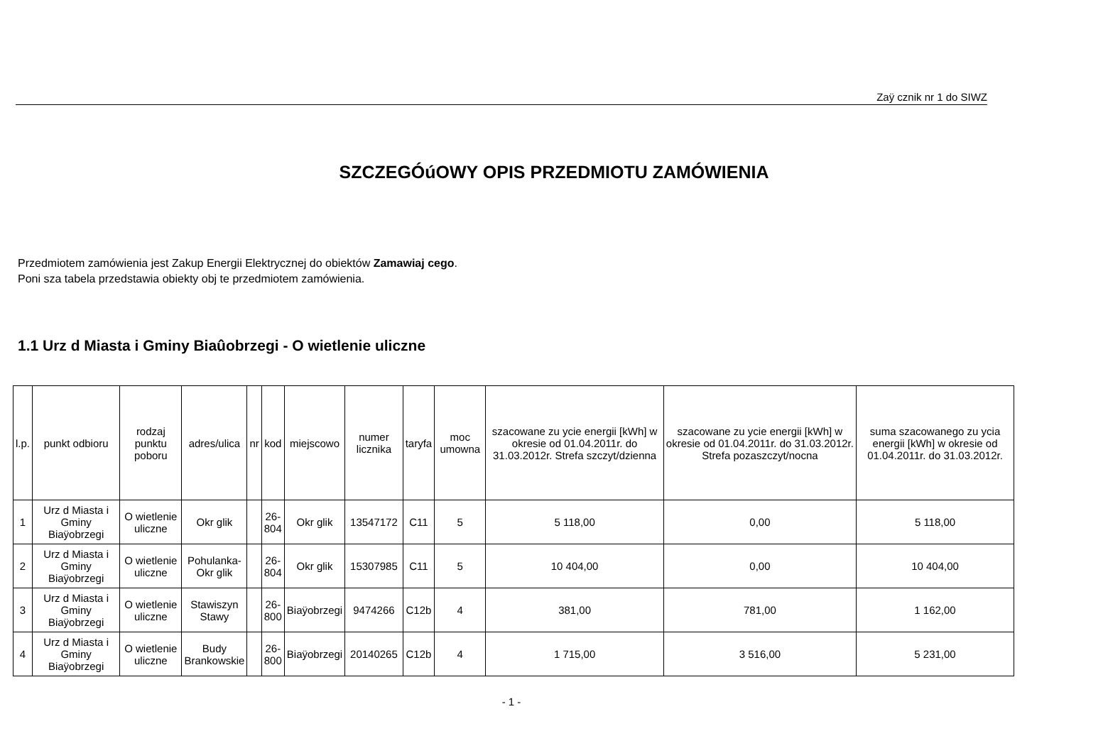Zaÿ cznik nr 1 do SIWZ
SZCZEGÓúOWY OPIS PRZEDMIOTU ZAMÓWIENIA
Przedmiotem zamówienia jest Zakup Energii Elektrycznej do obiektów Zamawiaj cego.
Poni sza tabela przedstawia obiekty obj te przedmiotem zamówienia.
1.1 Urz d Miasta i Gminy Biaûobrzegi - O wietlenie uliczne
| l.p. | punkt odbioru | rodzaj punktu poboru | adres/ulica | nr | kod | miejscowo | numer licznika | taryfa | moc umowna | szacowane zu ycie energii [kWh] w okresie od 01.04.2011r. do 31.03.2012r. Strefa szczyt/dzienna | szacowane zu ycie energii [kWh] w okresie od 01.04.2011r. do 31.03.2012r. Strefa pozaszczyt/nocna | suma szacowanego zu ycia energii [kWh] w okresie od 01.04.2011r. do 31.03.2012r. |
| --- | --- | --- | --- | --- | --- | --- | --- | --- | --- | --- | --- | --- |
| 1 | Urz d Miasta i Gminy Biaÿobrzegi | O wietlenie uliczne | Okr glik | | 26- 804 | Okr glik | 13547172 | C11 | 5 | 5 118,00 | 0,00 | 5 118,00 |
| 2 | Urz d Miasta i Gminy Biaÿobrzegi | O wietlenie uliczne | Pohulanka- Okr glik | | 26- 804 | Okr glik | 15307985 | C11 | 5 | 10 404,00 | 0,00 | 10 404,00 |
| 3 | Urz d Miasta i Gminy Biaÿobrzegi | O wietlenie uliczne | Stawiszyn Stawy | | 26- 800 | Biaÿobrzegi | 9474266 | C12b | 4 | 381,00 | 781,00 | 1 162,00 |
| 4 | Urz d Miasta i Gminy Biaÿobrzegi | O wietlenie uliczne | Budy Brankowskie | | 26- 800 | Biaÿobrzegi | 20140265 | C12b | 4 | 1 715,00 | 3 516,00 | 5 231,00 |
- 1 -